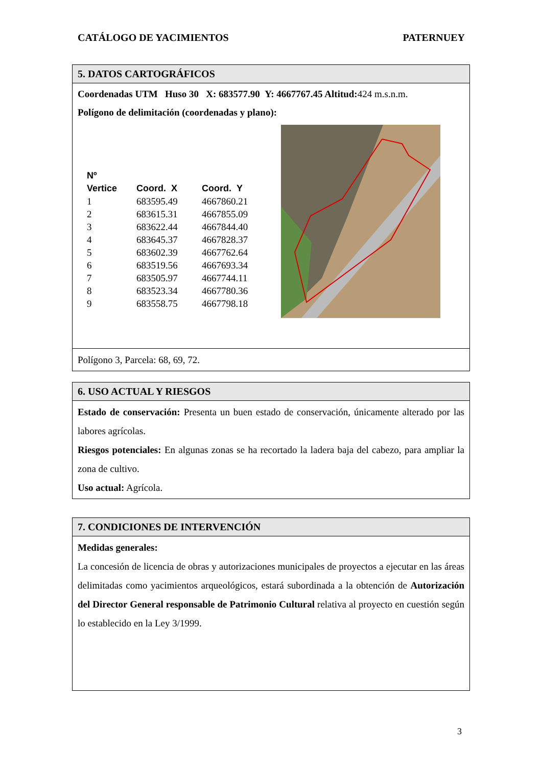CATÁLOGO DE YACIMIENTOS PATERNUEY
5. DATOS CARTOGRÁFICOS
Coordenadas UTM Huso 30 X: 683577.90 Y: 4667767.45 Altitud: 424 m.s.n.m.
Polígono de delimitación (coordenadas y plano):
| Nº Vertice | Coord. X | Coord. Y |
| --- | --- | --- |
| 1 | 683595.49 | 4667860.21 |
| 2 | 683615.31 | 4667855.09 |
| 3 | 683622.44 | 4667844.40 |
| 4 | 683645.37 | 4667828.37 |
| 5 | 683602.39 | 4667762.64 |
| 6 | 683519.56 | 4667693.34 |
| 7 | 683505.97 | 4667744.11 |
| 8 | 683523.34 | 4667780.36 |
| 9 | 683558.75 | 4667798.18 |
Polígono 3, Parcela: 68, 69, 72.
6. USO ACTUAL Y RIESGOS
Estado de conservación: Presenta un buen estado de conservación, únicamente alterado por las labores agrícolas.
Riesgos potenciales: En algunas zonas se ha recortado la ladera baja del cabezo, para ampliar la zona de cultivo.
Uso actual: Agrícola.
7. CONDICIONES DE INTERVENCIÓN
Medidas generales:
La concesión de licencia de obras y autorizaciones municipales de proyectos a ejecutar en las áreas delimitadas como yacimientos arqueológicos, estará subordinada a la obtención de Autorización del Director General responsable de Patrimonio Cultural relativa al proyecto en cuestión según lo establecido en la Ley 3/1999.
3